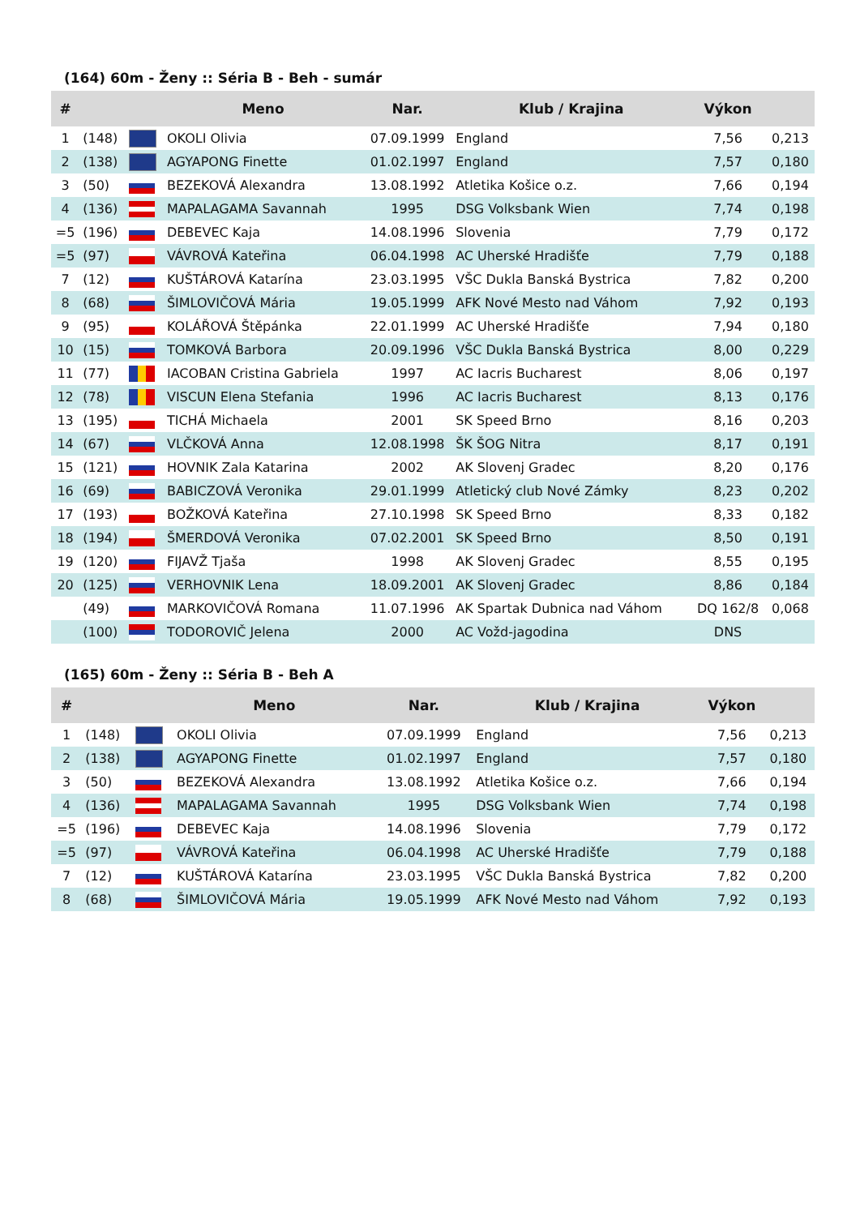(164) 60m - Ženy :: Séria B - Beh - sumár
| # | | | Meno | Nar. | Klub / Krajina | Výkon | |
| --- | --- | --- | --- | --- | --- | --- | --- |
| 1 | (148) | | OKOLI Olivia | 07.09.1999 | England | 7,56 | 0,213 |
| 2 | (138) | | AGYAPONG Finette | 01.02.1997 | England | 7,57 | 0,180 |
| 3 | (50) | | BEZEKOVÁ Alexandra | 13.08.1992 | Atletika Košice o.z. | 7,66 | 0,194 |
| 4 | (136) | | MAPALAGAMA Savannah | 1995 | DSG Volksbank Wien | 7,74 | 0,198 |
| =5 | (196) | | DEBEVEC Kaja | 14.08.1996 | Slovenia | 7,79 | 0,172 |
| =5 | (97) | | VÁVROVÁ Kateřina | 06.04.1998 | AC Uherské Hradišťe | 7,79 | 0,188 |
| 7 | (12) | | KUŠTÁROVÁ Katarína | 23.03.1995 | VŠC Dukla Banská Bystrica | 7,82 | 0,200 |
| 8 | (68) | | ŠIMLOVIČOVÁ Mária | 19.05.1999 | AFK Nové Mesto nad Váhom | 7,92 | 0,193 |
| 9 | (95) | | KOLÁŘOVÁ Štěpánka | 22.01.1999 | AC Uherské Hradišťe | 7,94 | 0,180 |
| 10 | (15) | | TOMKOVÁ Barbora | 20.09.1996 | VŠC Dukla Banská Bystrica | 8,00 | 0,229 |
| 11 | (77) | | IACOBAN Cristina Gabriela | 1997 | AC Iacris Bucharest | 8,06 | 0,197 |
| 12 | (78) | | VISCUN Elena Stefania | 1996 | AC Iacris Bucharest | 8,13 | 0,176 |
| 13 | (195) | | TICHÁ Michaela | 2001 | SK Speed Brno | 8,16 | 0,203 |
| 14 | (67) | | VLČKOVÁ Anna | 12.08.1998 | ŠK ŠOG Nitra | 8,17 | 0,191 |
| 15 | (121) | | HOVNIK Zala Katarina | 2002 | AK Slovenj Gradec | 8,20 | 0,176 |
| 16 | (69) | | BABICZOVÁ Veronika | 29.01.1999 | Atletický club Nové Zámky | 8,23 | 0,202 |
| 17 | (193) | | BOŽKOVÁ Kateřina | 27.10.1998 | SK Speed Brno | 8,33 | 0,182 |
| 18 | (194) | | ŠMERDOVÁ Veronika | 07.02.2001 | SK Speed Brno | 8,50 | 0,191 |
| 19 | (120) | | FIJAVŽ Tjaša | 1998 | AK Slovenj Gradec | 8,55 | 0,195 |
| 20 | (125) | | VERHOVNIK Lena | 18.09.2001 | AK Slovenj Gradec | 8,86 | 0,184 |
| | (49) | | MARKOVIČOVÁ Romana | 11.07.1996 | AK Spartak Dubnica nad Váhom | DQ 162/8 | 0,068 |
| | (100) | | TODOROVIČ Jelena | 2000 | AC Vožd-jagodina | DNS | |
(165) 60m - Ženy :: Séria B - Beh A
| # | | | Meno | Nar. | Klub / Krajina | Výkon | |
| --- | --- | --- | --- | --- | --- | --- | --- |
| 1 | (148) | | OKOLI Olivia | 07.09.1999 | England | 7,56 | 0,213 |
| 2 | (138) | | AGYAPONG Finette | 01.02.1997 | England | 7,57 | 0,180 |
| 3 | (50) | | BEZEKOVÁ Alexandra | 13.08.1992 | Atletika Košice o.z. | 7,66 | 0,194 |
| 4 | (136) | | MAPALAGAMA Savannah | 1995 | DSG Volksbank Wien | 7,74 | 0,198 |
| =5 | (196) | | DEBEVEC Kaja | 14.08.1996 | Slovenia | 7,79 | 0,172 |
| =5 | (97) | | VÁVROVÁ Kateřina | 06.04.1998 | AC Uherské Hradišťe | 7,79 | 0,188 |
| 7 | (12) | | KUŠTÁROVÁ Katarína | 23.03.1995 | VŠC Dukla Banská Bystrica | 7,82 | 0,200 |
| 8 | (68) | | ŠIMLOVIČOVÁ Mária | 19.05.1999 | AFK Nové Mesto nad Váhom | 7,92 | 0,193 |